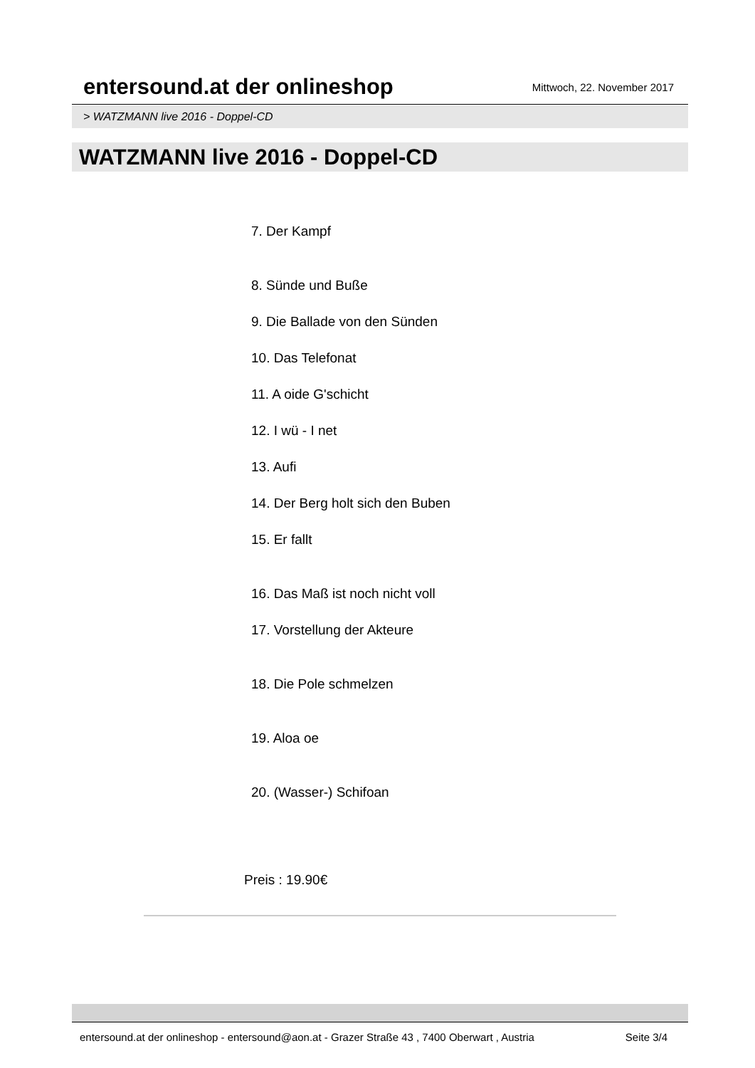entersound.at der onlineshop
Mittwoch, 22. November 2017
> WATZMANN live 2016 - Doppel-CD
WATZMANN live 2016 - Doppel-CD
7. Der Kampf
8. Sünde und Buße
9. Die Ballade von den Sünden
10. Das Telefonat
11. A oide G'schicht
12. I wü - I net
13. Aufi
14. Der Berg holt sich den Buben
15. Er fallt
16. Das Maß ist noch nicht voll
17. Vorstellung der Akteure
18. Die Pole schmelzen
19. Aloa oe
20. (Wasser-) Schifoan
Preis : 19.90€
entersound.at der onlineshop - entersound@aon.at - Grazer Straße 43 , 7400 Oberwart , Austria Seite 3/4